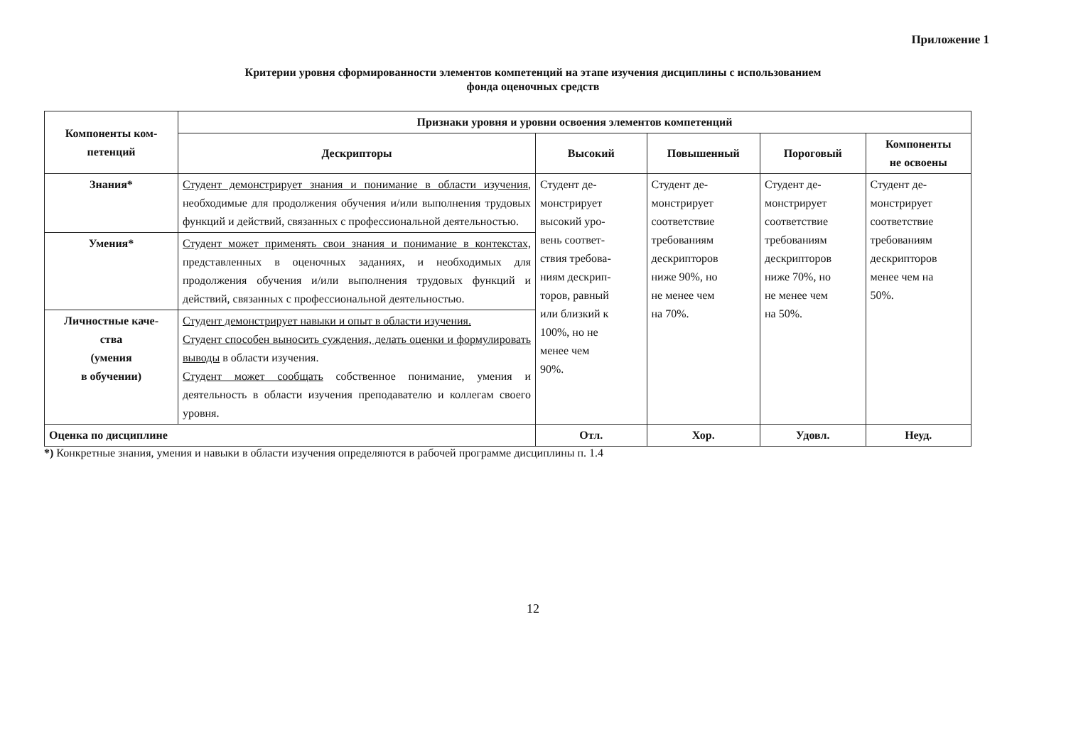Приложение 1
Критерии уровня сформированности элементов компетенций на этапе изучения дисциплины с использованием
фонда оценочных средств
| Компоненты ком- петенций | Признаки уровня и уровни освоения элементов компетенций | | | | |
| --- | --- | --- | --- | --- | --- |
| | Дескрипторы | Высокий | Повышенный | Пороговый | Компоненты не освоены |
| Знания* | Студент демонстрирует знания и понимание в области изучения , необходимые для продолжения обучения и/или выполнения трудовых функций и действий, связанных с профессиональной деятельностью. | Студент де- монстрирует высокий уро- вень соответ- ствия требова- ниям дескрип- торов, равный или близкий к 100%, но не менее чем 90%. | Студент де- монстрирует соответствие требованиям дескрипторов ниже 90%, но не менее чем на 70%. | Студент де- монстрирует соответствие требованиям дескрипторов ниже 70%, но не менее чем на 50%. | Студент де- монстрирует соответствие требованиям дескрипторов менее чем на 50%. |
| Умения* | Студент может применять свои знания и понимание в контекстах, представленных в оценочных заданиях, и необходимых для продолжения обучения и/или выполнения трудовых функций и действий, связанных с профессиональной деятельностью. | | | | |
| Личностные каче- ства (умения в обучении) | Студент демонстрирует навыки и опыт в области изучения. Студент способен выносить суждения, делать оценки и формулировать выводы в области изучения. Студент может сообщать собственное понимание, умения и деятельность в области изучения преподавателю и коллегам своего уровня. | | | | |
| Оценка по дисциплине | | Отл. | Хор. | Удовл. | Неуд. |
*) Конкретные знания, умения и навыки в области изучения определяются в рабочей программе дисциплины п. 1.4
12